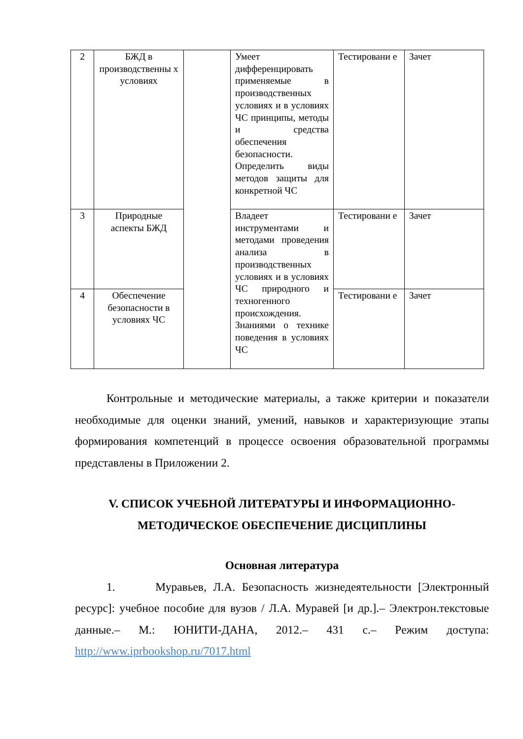| 2 | БЖД в производственны х условиях | | Умеет дифференцировать применяемые в производственных условиях и в условиях ЧС принципы, методы и средства обеспечения безопасности. Определить виды методов защиты для конкретной ЧС | Тестировани е | Зачет |
| 3 | Природные аспекты БЖД | | Владеет инструментами и методами проведения анализа в производственных условиях и в условиях ЧС природного и техногенного происхождения. Знаниями о технике поведения в условиях ЧС | Тестировани е | Зачет |
| 4 | Обеспечение безопасности в условиях ЧС | | | Тестировани е | Зачет |
Контрольные и методические материалы, а также критерии и показатели необходимые для оценки знаний, умений, навыков и характеризующие этапы формирования компетенций в процессе освоения образовательной программы представлены в Приложении 2.
V. СПИСОК УЧЕБНОЙ ЛИТЕРАТУРЫ И ИНФОРМАЦИОННО-МЕТОДИЧЕСКОЕ ОБЕСПЕЧЕНИЕ ДИСЦИПЛИНЫ
Основная литература
1. Муравьев, Л.А. Безопасность жизнедеятельности [Электронный ресурс]: учебное пособие для вузов / Л.А. Муравей [и др.].– Электрон.текстовые данные.– М.: ЮНИТИ-ДАНА, 2012.– 431 с.– Режим доступа: http://www.iprbookshop.ru/7017.html